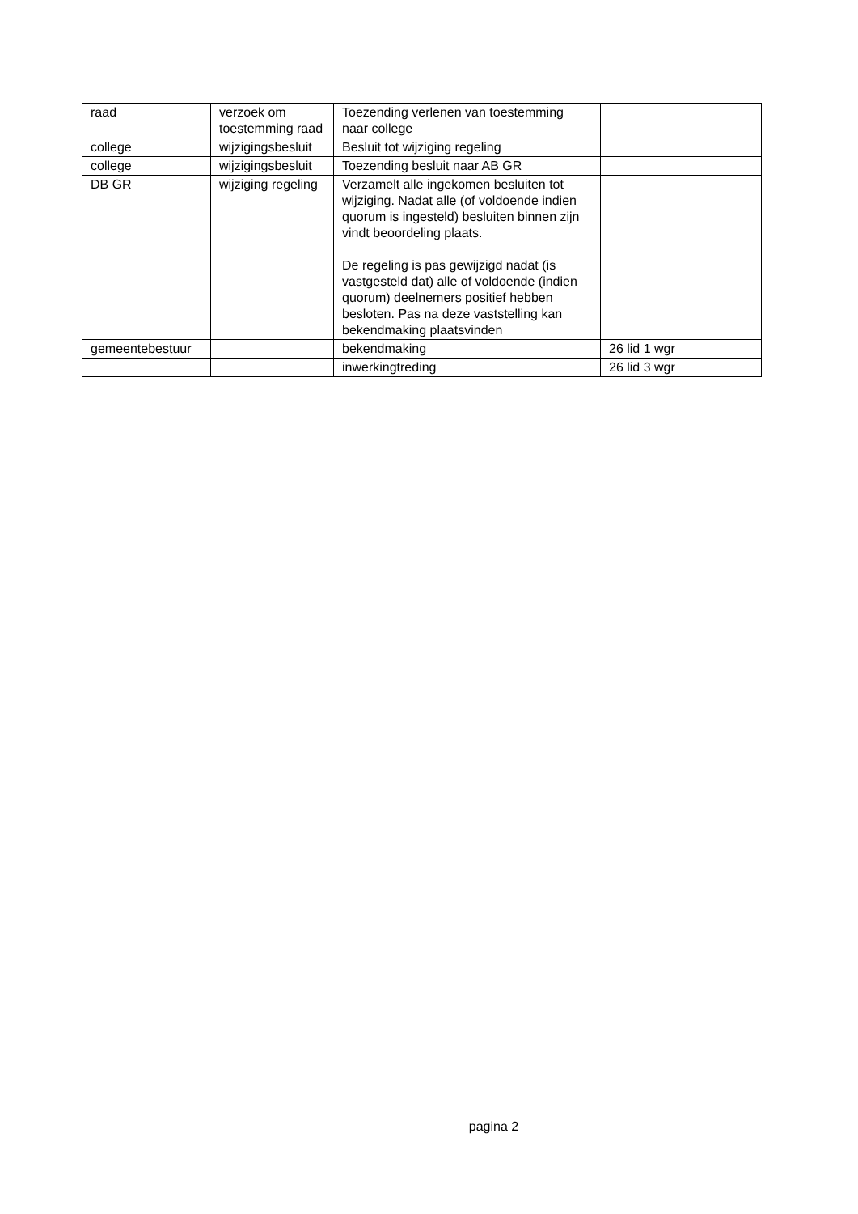| raad | verzoek om toestemming raad | Toezending verlenen van toestemming naar college | |
| college | wijzigingsbesluit | Besluit tot wijziging regeling | |
| college | wijzigingsbesluit | Toezending besluit naar AB GR | |
| DB GR | wijziging regeling | Verzamelt alle ingekomen besluiten tot wijziging. Nadat alle (of voldoende indien quorum is ingesteld) besluiten binnen zijn vindt beoordeling plaats. De regeling is pas gewijzigd nadat (is vastgesteld dat) alle of voldoende (indien quorum) deelnemers positief hebben besloten. Pas na deze vaststelling kan bekendmaking plaatsvinden | |
| gemeentebestuur | | bekendmaking | 26 lid 1 wgr |
| | | inwerkingtreding | 26 lid 3 wgr |
pagina 2